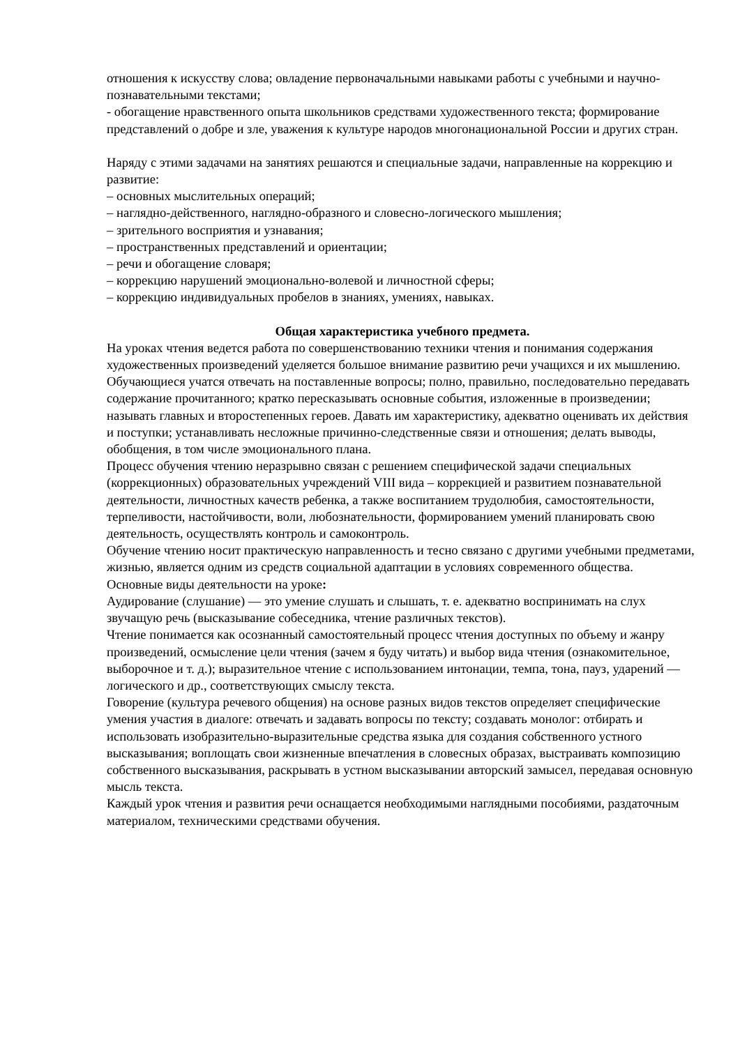отношения к искусству слова; овладение первоначальными навыками работы с учебными и научно-познавательными текстами;
- обогащение нравственного опыта школьников средствами художественного текста; формирование представлений о добре и зле, уважения к культуре народов многонациональной России и других стран.
Наряду с этими задачами на занятиях решаются и специальные задачи, направленные на коррекцию и развитие:
– основных мыслительных операций;
– наглядно-действенного, наглядно-образного и словесно-логического мышления;
– зрительного восприятия и узнавания;
– пространственных представлений и ориентации;
– речи и обогащение словаря;
– коррекцию нарушений эмоционально-волевой и личностной сферы;
– коррекцию индивидуальных пробелов в знаниях, умениях, навыках.
Общая характеристика учебного предмета.
На уроках чтения ведется работа по совершенствованию техники чтения и понимания содержания художественных произведений уделяется большое внимание развитию речи учащихся и их мышлению.
Обучающиеся учатся отвечать на поставленные вопросы; полно, правильно, последовательно передавать содержание прочитанного; кратко пересказывать основные события, изложенные в произведении; называть главных и второстепенных героев. Давать им характеристику, адекватно оценивать их действия и поступки; устанавливать несложные причинно-следственные связи и отношения; делать выводы, обобщения, в том числе эмоционального плана.
Процесс обучения чтению неразрывно связан с решением специфической задачи специальных (коррекционных) образовательных учреждений VIII вида – коррекцией и развитием познавательной деятельности, личностных качеств ребенка, а также воспитанием трудолюбия, самостоятельности, терпеливости, настойчивости, воли, любознательности, формированием умений планировать свою деятельность, осуществлять контроль и самоконтроль.
Обучение чтению носит практическую направленность и тесно связано с другими учебными предметами, жизнью, является одним из средств социальной адаптации в условиях современного общества.
Основные виды деятельности на уроке:
Аудирование (слушание) — это умение слушать и слышать, т. е. адекватно воспринимать на слух звучащую речь (высказывание собеседника, чтение различных текстов).
Чтение понимается как осознанный самостоятельный процесс чтения доступных по объему и жанру произведений, осмысление цели чтения (зачем я буду читать) и выбор вида чтения (ознакомительное, выборочное и т. д.); выразительное чтение с использованием интонации, темпа, тона, пауз, ударений — логического и др., соответствующих смыслу текста.
Говорение (культура речевого общения) на основе разных видов текстов определяет специфические умения участия в диалоге: отвечать и задавать вопросы по тексту; создавать монолог: отбирать и использовать изобразительно-выразительные средства языка для создания собственного устного высказывания; воплощать свои жизненные впечатления в словесных образах, выстраивать композицию собственного высказывания, раскрывать в устном высказывании авторский замысел, передавая основную мысль текста.
Каждый урок чтения и развития речи оснащается необходимыми наглядными пособиями, раздаточным материалом, техническими средствами обучения.